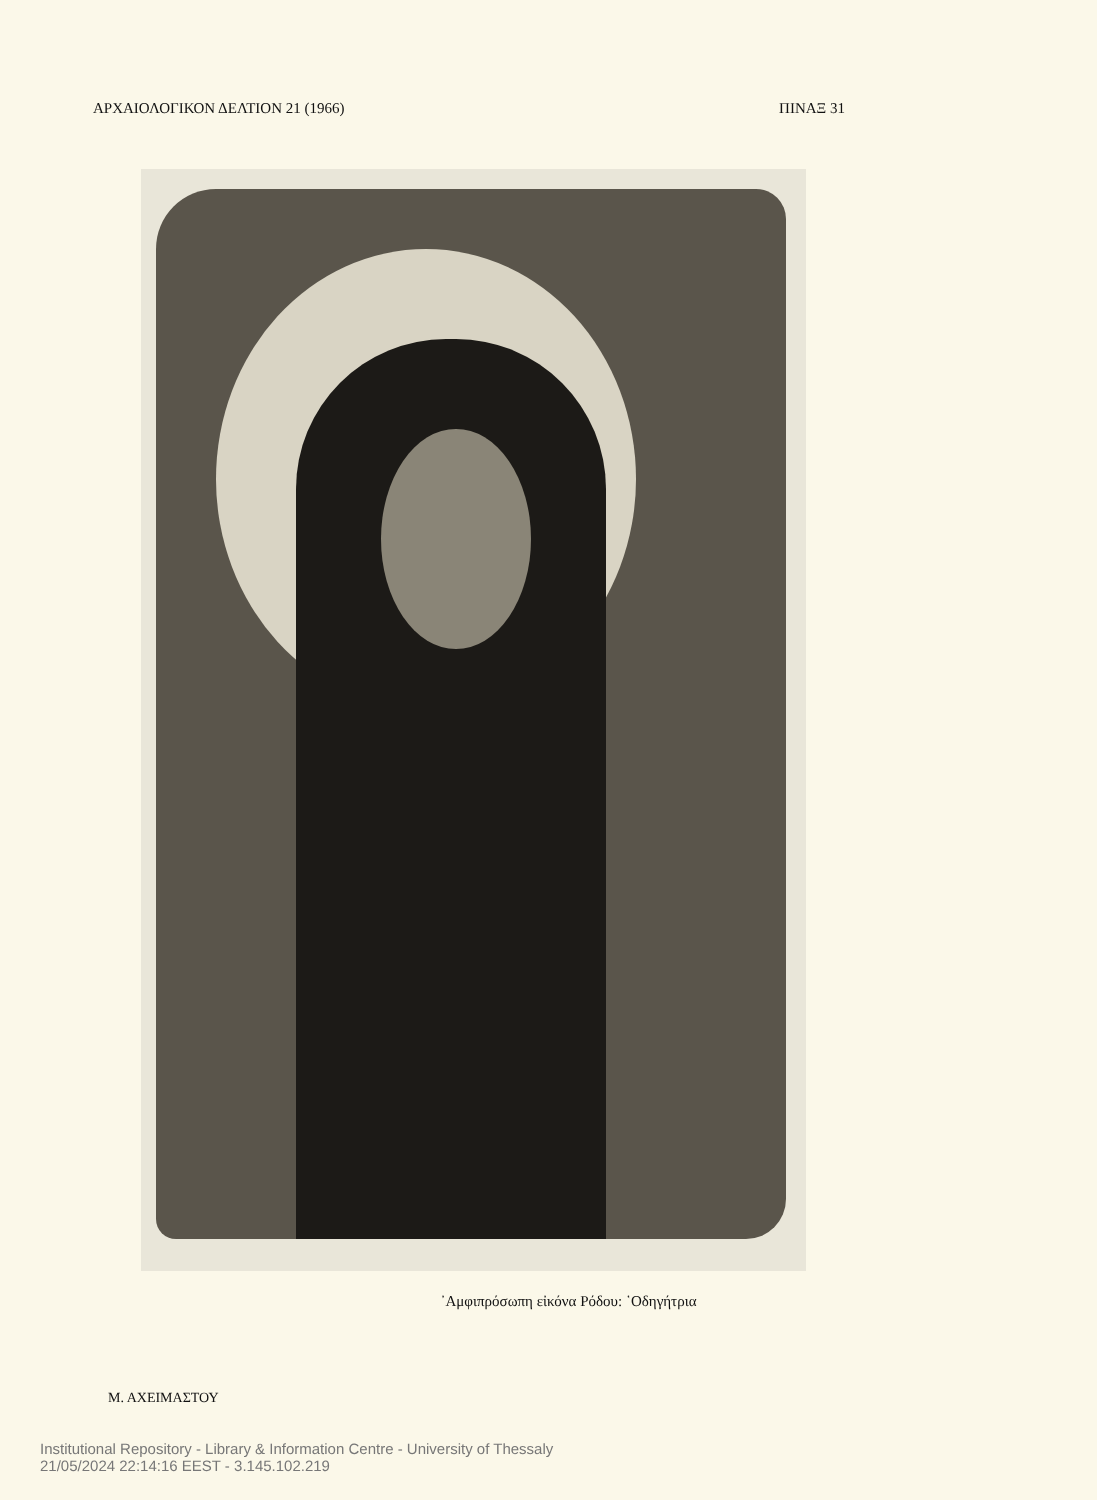ΑΡΧΑΙΟΛΟΓΙΚΟΝ ΔΕΛΤΙΟΝ 21 (1966) ΠΙΝΑΞ 31
᾿Αμφιπρόσωπη εἰκόνα Ρόδου: ῾Οδηγήτρια
Μ. ΑΧΕΙΜΑΣΤΟΥ
Institutional Repository - Library & Information Centre - University of Thessaly
21/05/2024 22:14:16 EEST - 3.145.102.219